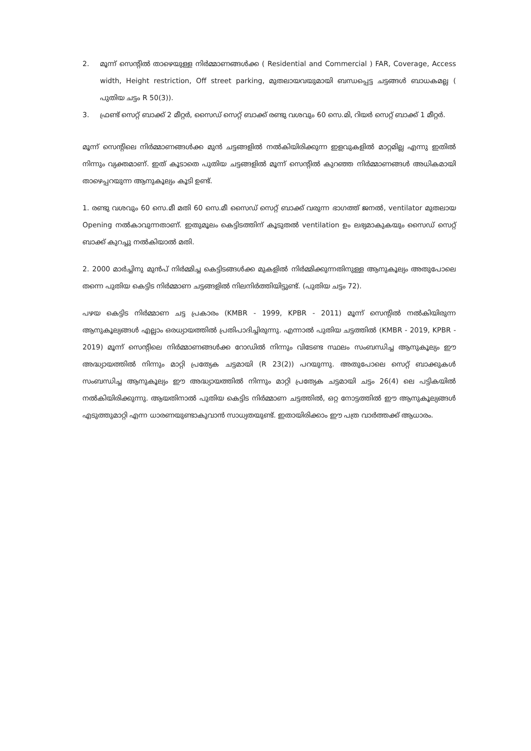2. മൂന്ന് സെന്റിൽ താഴെയുള്ള നിർമ്മാണങ്ങൾക്ക ( Residential and Commercial ) FAR, Coverage, Access width, Height restriction, Off street parking, മുതലായവയുമായി ബന്ധപ്പെട്ട ചട്ടങ്ങൾ ബാധകമല്ല ( പുതിയ ചട്ടം R 50(3)).
3. ഫ്രണ്ട് സെറ്റ് ബാക്ക് 2 മീറ്റർ, സൈഡ് സെറ്റ് ബാക്ക് രണ്ടു വശവും 60 സെ.മി, റിയർ സെറ്റ് ബാക്ക് 1 മീറ്റർ.
മൂന്ന് സെന്റിലെ നിർമ്മാണങ്ങൾക്ക മുൻ ചട്ടങ്ങളിൽ നൽകിയിരിക്കുന്ന ഇളവുകളിൽ മാറ്റമില്ല എന്നു ഇതിൽ നിന്നും വ്യക്തമാണ്. ഇത് കൂടാതെ പുതിയ ചട്ടങ്ങളിൽ മൂന്ന് സെന്റിൽ കുറഞ്ഞ നിർമ്മാണങ്ങൾ അധികമായി താഴെപ്പറയുന്ന ആനുകൂല്യം കൂടി ഉണ്ട്.
1. രണ്ടു വശവും 60 സെ.മീ മതി 60 സെ.മീ സൈഡ് സെറ്റ് ബാക്ക് വരുന്ന ഭാഗത്ത് ജനൽ, ventilator മുതലായ Opening നൽകാവുന്നതാണ്. ഇതുമൂലം കെട്ടിടത്തിന് കൂടുതൽ ventilation ഉം ലഭ്യമാകുകയും സൈഡ് സെറ്റ് ബാക്ക് കുറച്ചു നൽകിയാൽ മതി.
2. 2000 മാർച്ചിനു മുൻപ് നിർമ്മിച്ച കെട്ടിടങ്ങൾക്ക മുകളിൽ നിർമ്മിക്കുന്നതിനുള്ള ആനുകൂല്യം അതുപോലെ തന്നെ പുതിയ കെട്ടിട നിർമ്മാണ ചട്ടങ്ങളിൽ നിലനിർത്തിയിട്ടുണ്ട്. (പുതിയ ചട്ടം 72).
പഴയ കെട്ടിട നിർമ്മാണ ചട്ട പ്രകാരം (KMBR - 1999, KPBR - 2011) മൂന്ന് സെന്റിൽ നൽകിയിരുന്ന ആനുകൂല്യങ്ങൾ എല്ലാം ഒരധ്യായത്തിൽ പ്രതിപാദിച്ചിരുന്നു. എന്നാൽ പുതിയ ചട്ടത്തിൽ (KMBR - 2019, KPBR - 2019) മൂന്ന് സെന്റിലെ നിർമ്മാണങ്ങൾക്ക റോഡിൽ നിന്നും വിടേണ്ട സ്ഥലം സംബന്ധിച്ച ആനുകൂല്യം ഈ അദ്ധ്യായത്തിൽ നിന്നും മാറ്റി പ്രത്യേക ചട്ടമായി (R 23(2)) പറയുന്നു. അതുപോലെ സെറ്റ് ബാക്കുകൾ സംബന്ധിച്ച ആനുകൂല്യം ഈ അദ്ധ്യായത്തിൽ നിന്നും മാറ്റി പ്രത്യേക ചട്ടമായി ചട്ടം 26(4) ലെ പട്ടികയിൽ നൽകിയിരിക്കുന്നു. ആയതിനാൽ പുതിയ കെട്ടിട നിർമ്മാണ ചട്ടത്തിൽ, ഒറ്റ നോട്ടത്തിൽ ഈ ആനുകൂല്യങ്ങൾ എടുത്തുമാറ്റി എന്ന ധാരണയുണ്ടാകുവാൻ സാധ്യതയുണ്ട്. ഇതായിരിക്കാം ഈ പത്ര വാർത്തക്ക് ആധാരം.